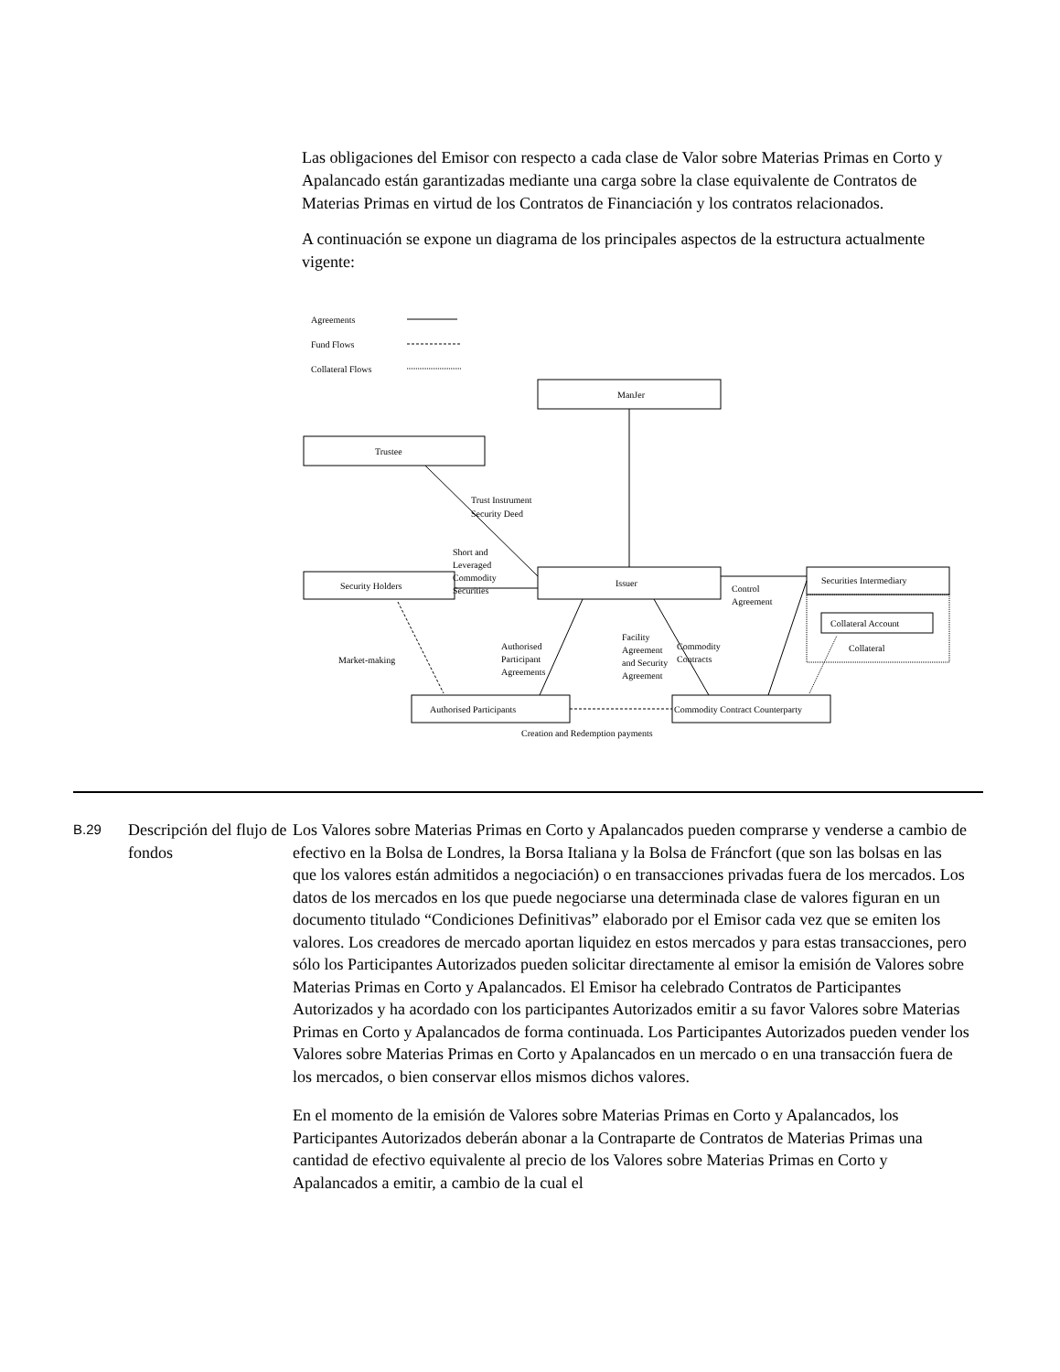Las obligaciones del Emisor con respecto a cada clase de Valor sobre Materias Primas en Corto y Apalancado están garantizadas mediante una carga sobre la clase equivalente de Contratos de Materias Primas en virtud de los Contratos de Financiación y los contratos relacionados.
A continuación se expone un diagrama de los principales aspectos de la estructura actualmente vigente:
Agreements
Fund Flows
Collateral Flows
ManJer
Trustee
Security Holders
Issuer
Securities Intermediary
Collateral Account
Collateral
Authorised Participants
Commodity Contract Counterparty
Creation and Redemption payments
Trust Instrument
Security Deed
Short and
Leveraged
Commodity
Securities
Control
Agreement
Market-making
Authorised
Participant
Agreements
Facility
Agreement
and Security
Agreement
Commodity
Contracts
B.29
Descripción del flujo de fondos
Los Valores sobre Materias Primas en Corto y Apalancados pueden comprarse y venderse a cambio de efectivo en la Bolsa de Londres, la Borsa Italiana y la Bolsa de Fráncfort (que son las bolsas en las que los valores están admitidos a negociación) o en transacciones privadas fuera de los mercados. Los datos de los mercados en los que puede negociarse una determinada clase de valores figuran en un documento titulado “Condiciones Definitivas” elaborado por el Emisor cada vez que se emiten los valores. Los creadores de mercado aportan liquidez en estos mercados y para estas transacciones, pero sólo los Participantes Autorizados pueden solicitar directamente al emisor la emisión de Valores sobre Materias Primas en Corto y Apalancados. El Emisor ha celebrado Contratos de Participantes Autorizados y ha acordado con los participantes Autorizados emitir a su favor Valores sobre Materias Primas en Corto y Apalancados de forma continuada. Los Participantes Autorizados pueden vender los Valores sobre Materias Primas en Corto y Apalancados en un mercado o en una transacción fuera de los mercados, o bien conservar ellos mismos dichos valores.
En el momento de la emisión de Valores sobre Materias Primas en Corto y Apalancados, los Participantes Autorizados deberán abonar a la Contraparte de Contratos de Materias Primas una cantidad de efectivo equivalente al precio de los Valores sobre Materias Primas en Corto y Apalancados a emitir, a cambio de la cual el